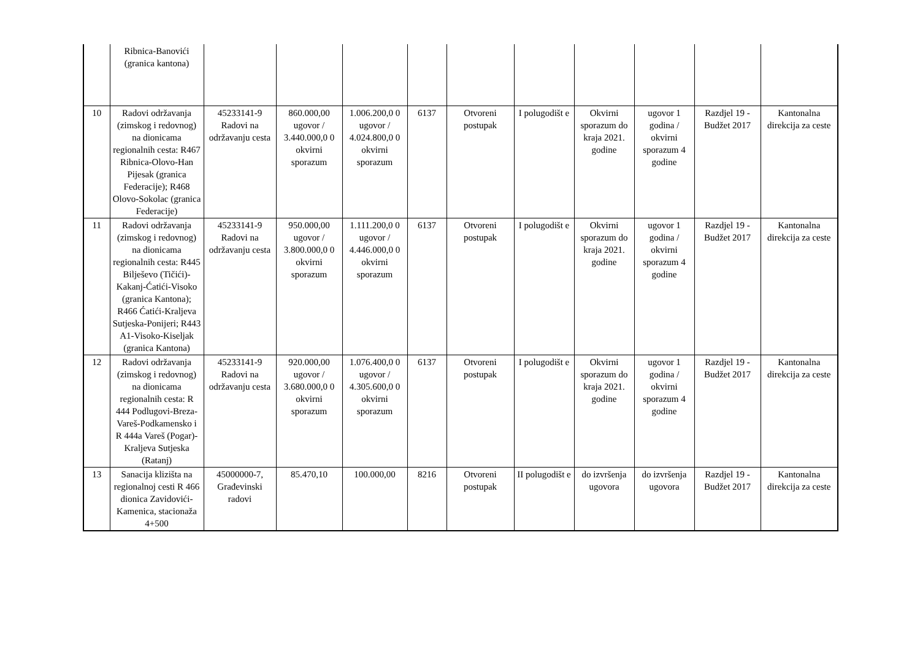| | Ribnica-Banovići (granica kantona) | | | | | | | | | | |
| 10 | Radovi održavanja (zimskog i redovnog) na dionicama regionalnih cesta: R467 Ribnica-Olovo-Han Pijesak (granica Federacije); R468 Olovo-Sokolac (granica Federacije) | 45233141-9 Radovi na održavanju cesta | 860.000,00 ugovor / 3.440.000,0 0 okvirni sporazum | 1.006.200,0 0 ugovor / 4.024.800,0 0 okvirni sporazum | 6137 | Otvoreni postupak | I polugodišt e | Okvirni sporazum do kraja 2021. godine | ugovor 1 godina / okvirni sporazum 4 godine | Razdjel 19 - Budžet 2017 | Kantonalna direkcija za ceste |
| 11 | Radovi održavanja (zimskog i redovnog) na dionicama regionalnih cesta: R445 Bilješevo (Tičići)-Kakanj-Ćatići-Visoko (granica Kantona); R466 Ćatići-Kraljeva Sutjeska-Ponijeri; R443 A1-Visoko-Kiseljak (granica Kantona) | 45233141-9 Radovi na održavanju cesta | 950.000,00 ugovor / 3.800.000,0 0 okvirni sporazum | 1.111.200,0 0 ugovor / 4.446.000,0 0 okvirni sporazum | 6137 | Otvoreni postupak | I polugodišt e | Okvirni sporazum do kraja 2021. godine | ugovor 1 godina / okvirni sporazum 4 godine | Razdjel 19 - Budžet 2017 | Kantonalna direkcija za ceste |
| 12 | Radovi održavanja (zimskog i redovnog) na dionicama regionalnih cesta: R 444 Podlugovi-Breza-Vareš-Podkamensko i R 444a Vareš (Pogar)-Kraljeva Sutjeska (Ratanj) | 45233141-9 Radovi na održavanju cesta | 920.000,00 ugovor / 3.680.000,0 0 okvirni sporazum | 1.076.400,0 0 ugovor / 4.305.600,0 0 okvirni sporazum | 6137 | Otvoreni postupak | I polugodišt e | Okvirni sporazum do kraja 2021. godine | ugovor 1 godina / okvirni sporazum 4 godine | Razdjel 19 - Budžet 2017 | Kantonalna direkcija za ceste |
| 13 | Sanacija klizišta na regionalnoj cesti R 466 dionica Zavidovići-Kamenica, stacionaža 4+500 | 45000000-7, Građevinski radovi | 85.470,10 | 100.000,00 | 8216 | Otvoreni postupak | II polugodišt e | do izvršenja ugovora | do izvršenja ugovora | Razdjel 19 - Budžet 2017 | Kantonalna direkcija za ceste |